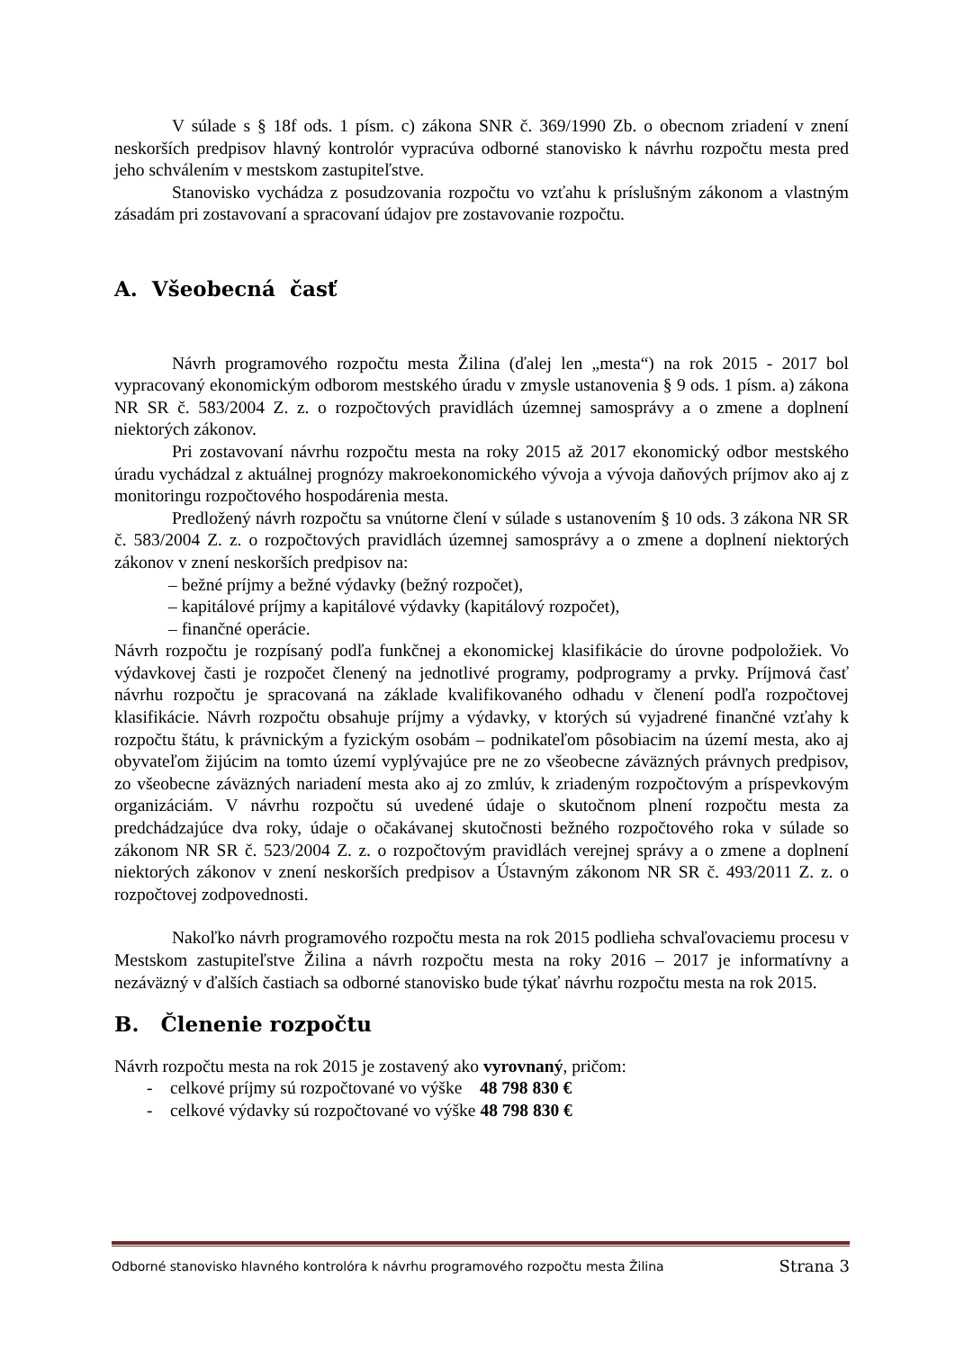V súlade s § 18f ods. 1 písm. c) zákona SNR č. 369/1990 Zb. o obecnom zriadení v znení neskorších predpisov hlavný kontrolór vypracúva odborné stanovisko k návrhu rozpočtu mesta pred jeho schválením v mestskom zastupiteľstve.
Stanovisko vychádza z posudzovania rozpočtu vo vzťahu k príslušným zákonom a vlastným zásadám pri zostavovaní a spracovaní údajov pre zostavovanie rozpočtu.
A. Všeobecná časť
Návrh programového rozpočtu mesta Žilina (ďalej len „mesta“) na rok 2015 - 2017 bol vypracovaný ekonomickým odborom mestského úradu v zmysle ustanovenia § 9 ods. 1 písm. a) zákona NR SR č. 583/2004 Z. z. o rozpočtových pravidlách územnej samosprávy a o zmene a doplnení niektorých zákonov.
Pri zostavovaní návrhu rozpočtu mesta na roky 2015 až 2017 ekonomický odbor mestského úradu vychádzal z aktuálnej prognózy makroekonomického vývoja a vývoja daňových príjmov ako aj z monitoringu rozpočtového hospodárenia mesta.
Predložený návrh rozpočtu sa vnútorne člení v súlade s ustanovením § 10 ods. 3 zákona NR SR č. 583/2004 Z. z. o rozpočtových pravidlách územnej samosprávy a o zmene a doplnení niektorých zákonov v znení neskorších predpisov na:
– bežné príjmy a bežné výdavky (bežný rozpočet),
– kapitálové príjmy a kapitálové výdavky (kapitálový rozpočet),
– finančné operácie.
Návrh rozpočtu je rozpísaný podľa funkčnej a ekonomickej klasifikácie do úrovne podpoložiek. Vo výdavkovej časti je rozpočet členený na jednotlivé programy, podprogramy a prvky. Príjmová časť návrhu rozpočtu je spracovaná na základe kvalifikovaného odhadu v členení podľa rozpočtovej klasifikácie. Návrh rozpočtu obsahuje príjmy a výdavky, v ktorých sú vyjadrené finančné vzťahy k rozpočtu štátu, k právnickým a fyzickým osobám – podnikateľom pôsobiacim na území mesta, ako aj obyvateľom žijúcim na tomto území vyplývajúce pre ne zo všeobecne záväzných právnych predpisov, zo všeobecne záväzných nariadení mesta ako aj zo zmlúv, k zriadeným rozpočtovým a príspevkovým organizáciám. V návrhu rozpočtu sú uvedené údaje o skutočnom plnení rozpočtu mesta za predchádzajúce dva roky, údaje o očakávanej skutočnosti bežného rozpočtového roka v súlade so zákonom NR SR č. 523/2004 Z. z. o rozpočtovým pravidlách verejnej správy a o zmene a doplnení niektorých zákonov v znení neskorších predpisov a Ústavným zákonom NR SR č. 493/2011 Z. z. o rozpočtovej zodpovednosti.
Nakoľko návrh programového rozpočtu mesta na rok 2015 podlieha schvaľovaciemu procesu v Mestskom zastupiteľstve Žilina a návrh rozpočtu mesta na roky 2016 – 2017 je informatívny a nezáväzný v ďalších častiach sa odborné stanovisko bude týkať návrhu rozpočtu mesta na rok 2015.
B. Členenie rozpočtu
Návrh rozpočtu mesta na rok 2015 je zostavený ako vyrovnaný, pričom:
- celkové príjmy sú rozpočtované vo výške 48 798 830 €
- celkové výdavky sú rozpočtované vo výške 48 798 830 €
Odborné stanovisko hlavného kontrolóra k návrhu programového rozpočtu mesta Žilina Strana 3